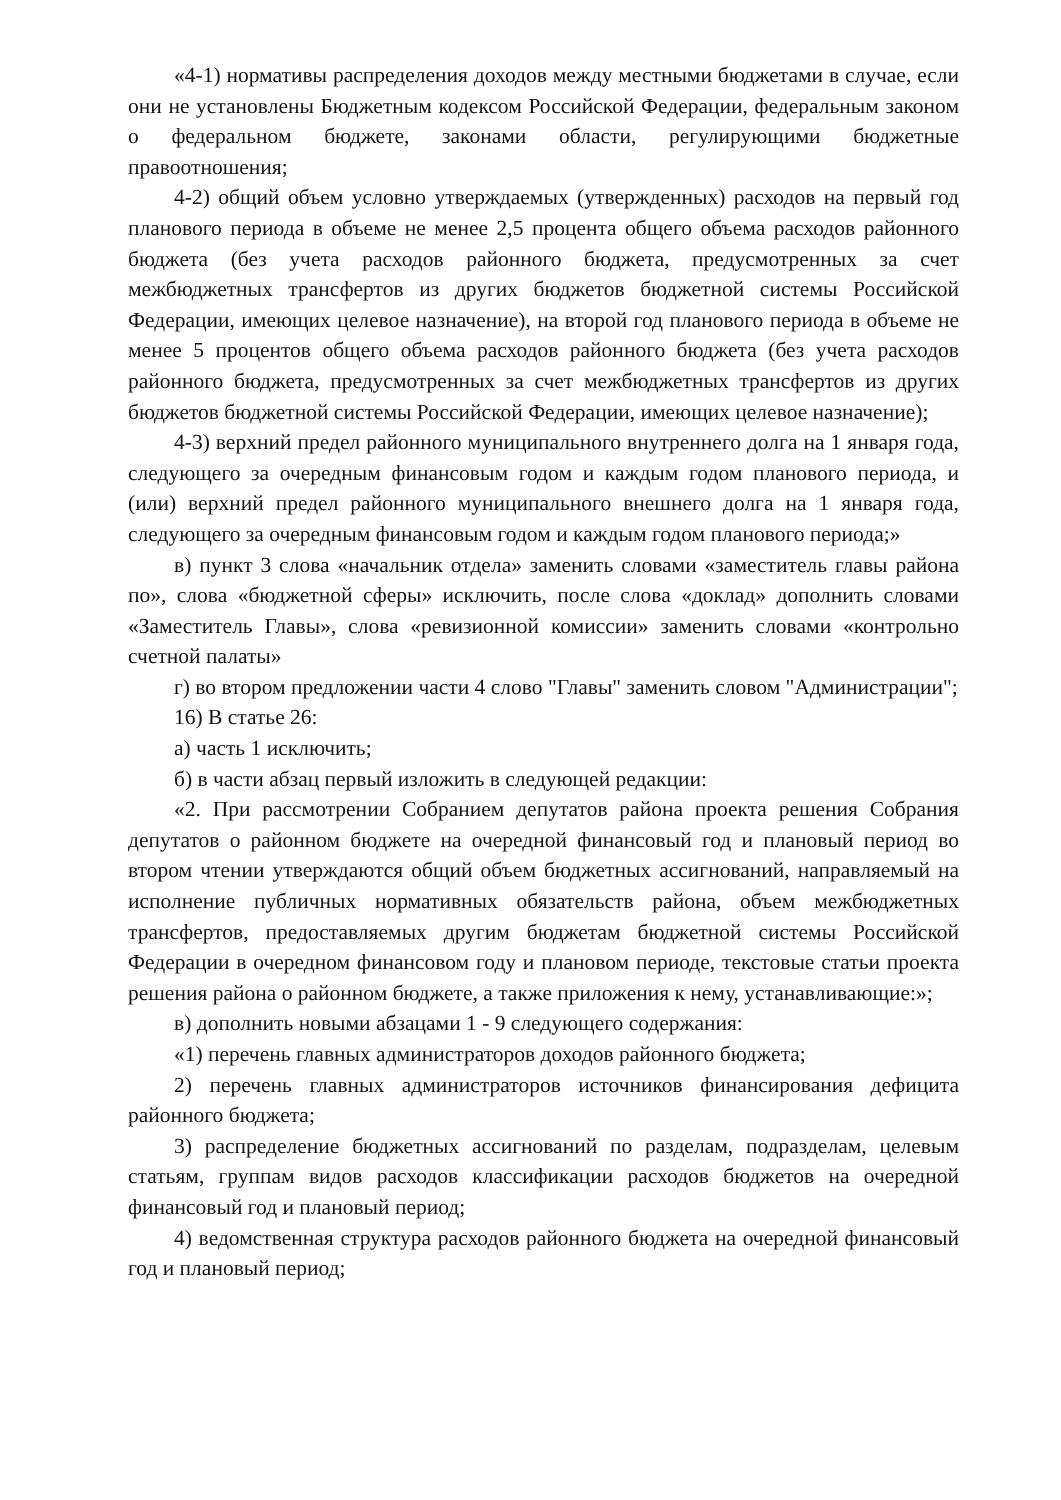«4-1) нормативы распределения доходов между местными бюджетами в случае, если они не установлены Бюджетным кодексом Российской Федерации, федеральным законом о федеральном бюджете, законами области, регулирующими бюджетные правоотношения;
4-2) общий объем условно утверждаемых (утвержденных) расходов на первый год планового периода в объеме не менее 2,5 процента общего объема расходов районного бюджета (без учета расходов районного бюджета, предусмотренных за счет межбюджетных трансфертов из других бюджетов бюджетной системы Российской Федерации, имеющих целевое назначение), на второй год планового периода в объеме не менее 5 процентов общего объема расходов районного бюджета (без учета расходов районного бюджета, предусмотренных за счет межбюджетных трансфертов из других бюджетов бюджетной системы Российской Федерации, имеющих целевое назначение);
4-3) верхний предел районного муниципального внутреннего долга на 1 января года, следующего за очередным финансовым годом и каждым годом планового периода, и (или) верхний предел районного муниципального внешнего долга на 1 января года, следующего за очередным финансовым годом и каждым годом планового периода;»
в) пункт 3 слова «начальник отдела» заменить словами «заместитель главы района по», слова «бюджетной сферы» исключить, после слова «доклад» дополнить словами «Заместитель Главы», слова «ревизионной комиссии» заменить словами «контрольно счетной палаты»
г) во втором предложении части 4 слово "Главы" заменить словом "Администрации";
16) В статье 26:
а) часть 1 исключить;
б) в части абзац первый изложить в следующей редакции:
«2. При рассмотрении Собранием депутатов района проекта решения Собрания депутатов о районном бюджете на очередной финансовый год и плановый период во втором чтении утверждаются общий объем бюджетных ассигнований, направляемый на исполнение публичных нормативных обязательств района, объем межбюджетных трансфертов, предоставляемых другим бюджетам бюджетной системы Российской Федерации в очередном финансовом году и плановом периоде, текстовые статьи проекта решения района о районном бюджете, а также приложения к нему, устанавливающие:»;
в) дополнить новыми абзацами 1 - 9 следующего содержания:
«1) перечень главных администраторов доходов районного бюджета;
2) перечень главных администраторов источников финансирования дефицита районного бюджета;
3) распределение бюджетных ассигнований по разделам, подразделам, целевым статьям, группам видов расходов классификации расходов бюджетов на очередной финансовый год и плановый период;
4) ведомственная структура расходов районного бюджета на очередной финансовый год и плановый период;